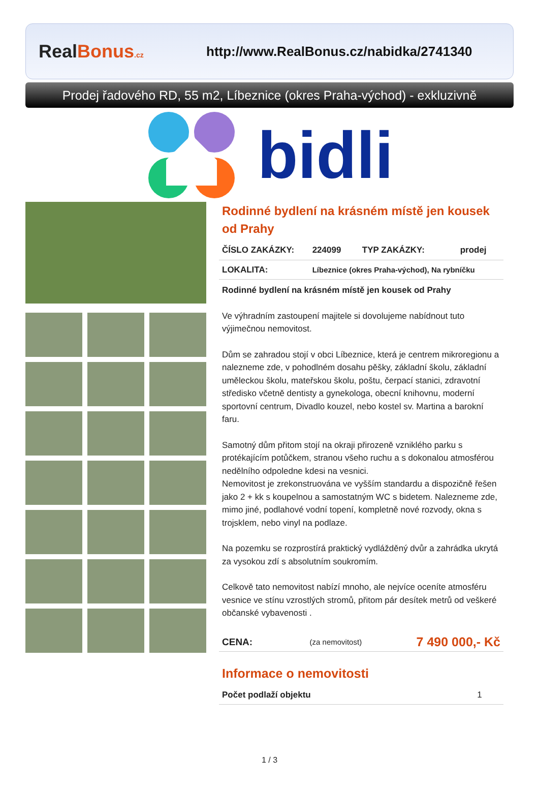RealBonus.cz
http://www.RealBonus.cz/nabidka/2741340
Prodej řadového RD, 55 m2, Líbeznice (okres Praha-východ) - exkluzivně
bidli
Rodinné bydlení na krásném místě jen kousek od Prahy
| ČÍSLO ZAKÁZKY: | 224099 | TYP ZAKÁZKY: | prodej |
| LOKALITA: | Líbeznice (okres Praha-východ), Na rybníčku | | |
Rodinné bydlení na krásném místě jen kousek od Prahy
Ve výhradním zastoupení majitele si dovolujeme nabídnout tuto výjimečnou nemovitost.
Dům se zahradou stojí v obci Líbeznice, která je centrem mikroregionu a nalezneme zde, v pohodlném dosahu pěšky, základní školu, základní uměleckou školu, mateřskou školu, poštu, čerpací stanici, zdravotní středisko včetně dentisty a gynekologa, obecní knihovnu, moderní sportovní centrum, Divadlo kouzel, nebo kostel sv. Martina a barokní faru.
Samotný dům přitom stojí na okraji přirozeně vzniklého parku s protékajícím potůčkem, stranou všeho ruchu a s dokonalou atmosférou nedělního odpoledne kdesi na vesnici.
Nemovitost je zrekonstruována ve vyšším standardu a dispozičně řešen jako 2 + kk s koupelnou a samostatným WC s bidetem. Nalezneme zde, mimo jiné, podlahové vodní topení, kompletně nové rozvody, okna s trojsklem, nebo vinyl na podlaze.
Na pozemku se rozprostírá praktický vydlážděný dvůr a zahrádka ukrytá za vysokou zdí s absolutním soukromím.
Celkově tato nemovitost nabízí mnoho, ale nejvíce oceníte atmosféru vesnice ve stínu vzrostlých stromů, přitom pár desítek metrů od veškeré občanské vybavenosti .
| CENA: | (za nemovitost) | 7 490 000,- Kč |
Informace o nemovitosti
| Počet podlaží objektu | 1 |
1 / 3